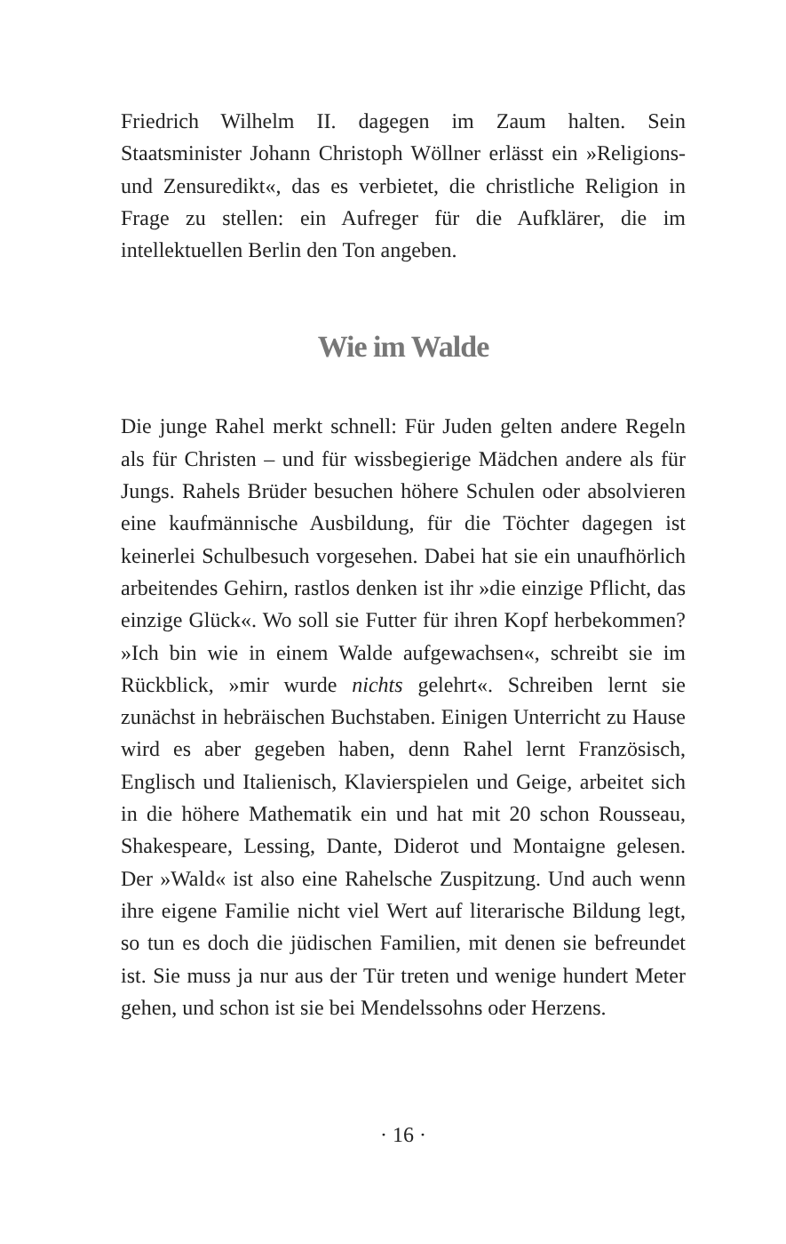Friedrich Wilhelm II. dagegen im Zaum halten. Sein Staatsminister Johann Christoph Wöllner erlässt ein »Religions- und Zensuredikt«, das es verbietet, die christliche Religion in Frage zu stellen: ein Aufreger für die Aufklärer, die im intellektuellen Berlin den Ton angeben.
Wie im Walde
Die junge Rahel merkt schnell: Für Juden gelten andere Regeln als für Christen – und für wissbegierige Mädchen andere als für Jungs. Rahels Brüder besuchen höhere Schulen oder absolvieren eine kaufmännische Ausbildung, für die Töchter dagegen ist keinerlei Schulbesuch vorgesehen. Dabei hat sie ein unaufhörlich arbeitendes Gehirn, rastlos denken ist ihr »die einzige Pflicht, das einzige Glück«. Wo soll sie Futter für ihren Kopf herbekommen? »Ich bin wie in einem Walde aufgewachsen«, schreibt sie im Rückblick, »mir wurde nichts gelehrt«. Schreiben lernt sie zunächst in hebräischen Buchstaben. Einigen Unterricht zu Hause wird es aber gegeben haben, denn Rahel lernt Französisch, Englisch und Italienisch, Klavierspielen und Geige, arbeitet sich in die höhere Mathematik ein und hat mit 20 schon Rousseau, Shakespeare, Lessing, Dante, Diderot und Montaigne gelesen. Der »Wald« ist also eine Rahelsche Zuspitzung. Und auch wenn ihre eigene Familie nicht viel Wert auf literarische Bildung legt, so tun es doch die jüdischen Familien, mit denen sie befreundet ist. Sie muss ja nur aus der Tür treten und wenige hundert Meter gehen, und schon ist sie bei Mendelssohns oder Herzens.
· 16 ·